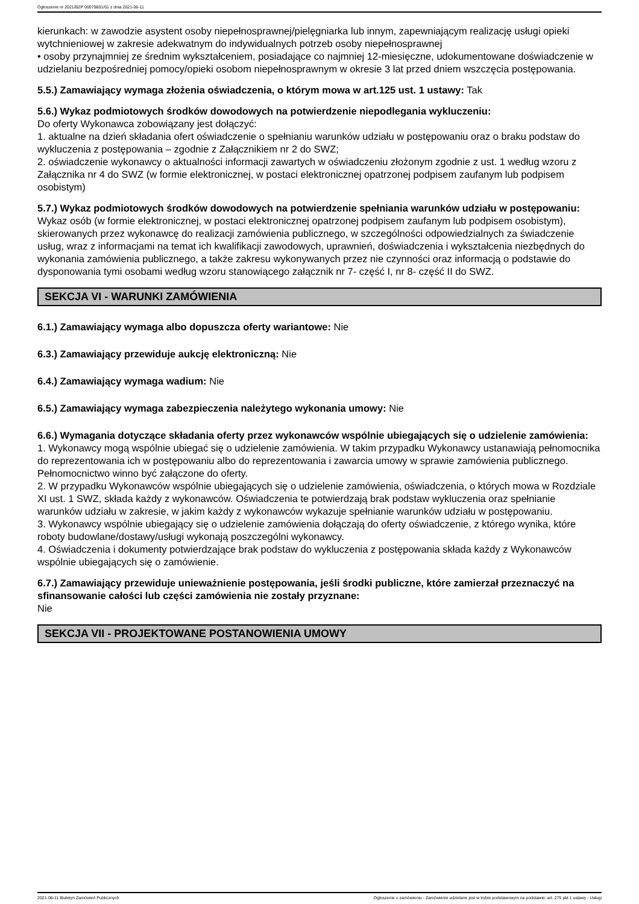Ogłoszenie nr 2021/BZP 00079601/01 z dnia 2021-06-11
kierunkach: w zawodzie asystent osoby niepełnosprawnej/pielęgniarka lub innym, zapewniającym realizację usługi opieki wytchnieniowej w zakresie adekwatnym do indywidualnych potrzeb osoby niepełnosprawnej
• osoby przynajmniej ze średnim wykształceniem, posiadające co najmniej 12-miesięczne, udokumentowane doświadczenie w udzielaniu bezpośredniej pomocy/opieki osobom niepełnosprawnym w okresie 3 lat przed dniem wszczęcia postępowania.
5.5.) Zamawiający wymaga złożenia oświadczenia, o którym mowa w art.125 ust. 1 ustawy: Tak
5.6.) Wykaz podmiotowych środków dowodowych na potwierdzenie niepodlegania wykluczeniu:
Do oferty Wykonawca zobowiązany jest dołączyć:
1. aktualne na dzień składania ofert oświadczenie o spełnianiu warunków udziału w postępowaniu oraz o braku podstaw do wykluczenia z postępowania – zgodnie z Załącznikiem nr 2 do SWZ;
2. oświadczenie wykonawcy o aktualności informacji zawartych w oświadczeniu złożonym zgodnie z ust. 1 według wzoru z Załącznika nr 4 do SWZ (w formie elektronicznej, w postaci elektronicznej opatrzonej podpisem zaufanym lub podpisem osobistym)
5.7.) Wykaz podmiotowych środków dowodowych na potwierdzenie spełniania warunków udziału w postępowaniu: Wykaz osób (w formie elektronicznej, w postaci elektronicznej opatrzonej podpisem zaufanym lub podpisem osobistym), skierowanych przez wykonawcę do realizacji zamówienia publicznego, w szczególności odpowiedzialnych za świadczenie usług, wraz z informacjami na temat ich kwalifikacji zawodowych, uprawnień, doświadczenia i wykształcenia niezbędnych do wykonania zamówienia publicznego, a także zakresu wykonywanych przez nie czynności oraz informacją o podstawie do dysponowania tymi osobami według wzoru stanowiącego załącznik nr 7- część I, nr 8- część II do SWZ.
SEKCJA VI - WARUNKI ZAMÓWIENIA
6.1.) Zamawiający wymaga albo dopuszcza oferty wariantowe: Nie
6.3.) Zamawiający przewiduje aukcję elektroniczną: Nie
6.4.) Zamawiający wymaga wadium: Nie
6.5.) Zamawiający wymaga zabezpieczenia należytego wykonania umowy: Nie
6.6.) Wymagania dotyczące składania oferty przez wykonawców wspólnie ubiegających się o udzielenie zamówienia:
1. Wykonawcy mogą wspólnie ubiegać się o udzielenie zamówienia. W takim przypadku Wykonawcy ustanawiają pełnomocnika do reprezentowania ich w postępowaniu albo do reprezentowania i zawarcia umowy w sprawie zamówienia publicznego. Pełnomocnictwo winno być załączone do oferty.
2. W przypadku Wykonawców wspólnie ubiegających się o udzielenie zamówienia, oświadczenia, o których mowa w Rozdziale XI ust. 1 SWZ, składa każdy z wykonawców. Oświadczenia te potwierdzają brak podstaw wykluczenia oraz spełnianie warunków udziału w zakresie, w jakim każdy z wykonawców wykazuje spełnianie warunków udziału w postępowaniu.
3. Wykonawcy wspólnie ubiegający się o udzielenie zamówienia dołączają do oferty oświadczenie, z którego wynika, które roboty budowlane/dostawy/usługi wykonają poszczególni wykonawcy.
4. Oświadczenia i dokumenty potwierdzające brak podstaw do wykluczenia z postępowania składa każdy z Wykonawców wspólnie ubiegających się o zamówienie.
6.7.) Zamawiający przewiduje unieważnienie postępowania, jeśli środki publiczne, które zamierzał przeznaczyć na sfinansowanie całości lub części zamówienia nie zostały przyznane:
Nie
SEKCJA VII - PROJEKTOWANE POSTANOWIENIA UMOWY
2021-06-11 Biuletyn Zamówień Publicznych Ogłoszenie o zamówieniu - Zamówienie udzielane jest w trybie podstawowym na podstawie: art. 275 pkt 1 ustawy - Usługi